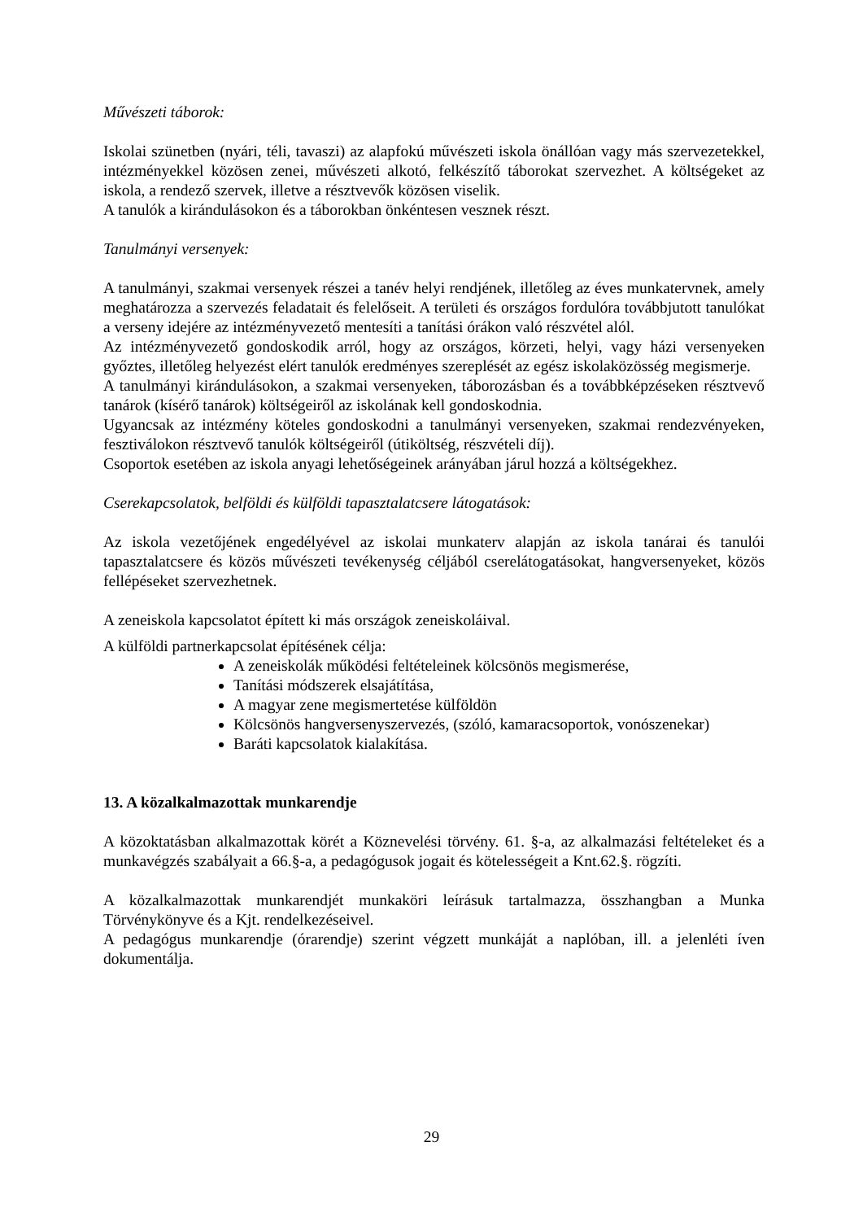Művészeti táborok:
Iskolai szünetben (nyári, téli, tavaszi) az alapfokú művészeti iskola önállóan vagy más szervezetekkel, intézményekkel közösen zenei, művészeti alkotó, felkészítő táborokat szervezhet. A költségeket az iskola, a rendező szervek, illetve a résztvevők közösen viselik.
A tanulók a kirándulásokon és a táborokban önkéntesen vesznek részt.
Tanulmányi versenyek:
A tanulmányi, szakmai versenyek részei a tanév helyi rendjének, illetőleg az éves munkatervnek, amely meghatározza a szervezés feladatait és felelőseit. A területi és országos fordulóra továbbjutott tanulókat a verseny idejére az intézményvezető mentesíti a tanítási órákon való részvétel alól.
Az intézményvezető gondoskodik arról, hogy az országos, körzeti, helyi, vagy házi versenyeken győztes, illetőleg helyezést elért tanulók eredményes szereplését az egész iskolaközösség megismerje.
A tanulmányi kirándulásokon, a szakmai versenyeken, táborozásban és a továbbképzéseken résztvevő tanárok (kísérő tanárok) költségeiről az iskolának kell gondoskodnia.
Ugyancsak az intézmény köteles gondoskodni a tanulmányi versenyeken, szakmai rendezvényeken, fesztiválokon résztvevő tanulók költségeiről (útiköltség, részvételi díj).
Csoportok esetében az iskola anyagi lehetőségeinek arányában járul hozzá a költségekhez.
Cserekapcsolatok, belföldi és külföldi tapasztalatcsere látogatások:
Az iskola vezetőjének engedélyével az iskolai munkaterv alapján az iskola tanárai és tanulói tapasztalatcsere és közös művészeti tevékenység céljából cserelátogatásokat, hangversenyeket, közös fellépéseket szervezhetnek.
A zeneiskola kapcsolatot épített ki más országok zeneiskoláival.
A külföldi partnerkapcsolat építésének célja:
A zeneiskolák működési feltételeinek kölcsönös megismerése,
Tanítási módszerek elsajátítása,
A magyar zene megismertetése külföldön
Kölcsönös hangversenyszervezés, (szóló, kamaracsoportok, vonószenekar)
Baráti kapcsolatok kialakítása.
13. A közalkalmazottak munkarendje
A közoktatásban alkalmazottak körét a Köznevelési törvény. 61. §-a, az alkalmazási feltételeket és a munkavégzés szabályait a 66.§-a, a pedagógusok jogait és kötelességeit a Knt.62.§. rögzíti.
A közalkalmazottak munkarendjét munkaköri leírásuk tartalmazza, összhangban a Munka Törvénykönyve és a Kjt. rendelkezéseivel.
A pedagógus munkarendje (órarendje) szerint végzett munkáját a naplóban, ill. a jelenléti íven dokumentálja.
29